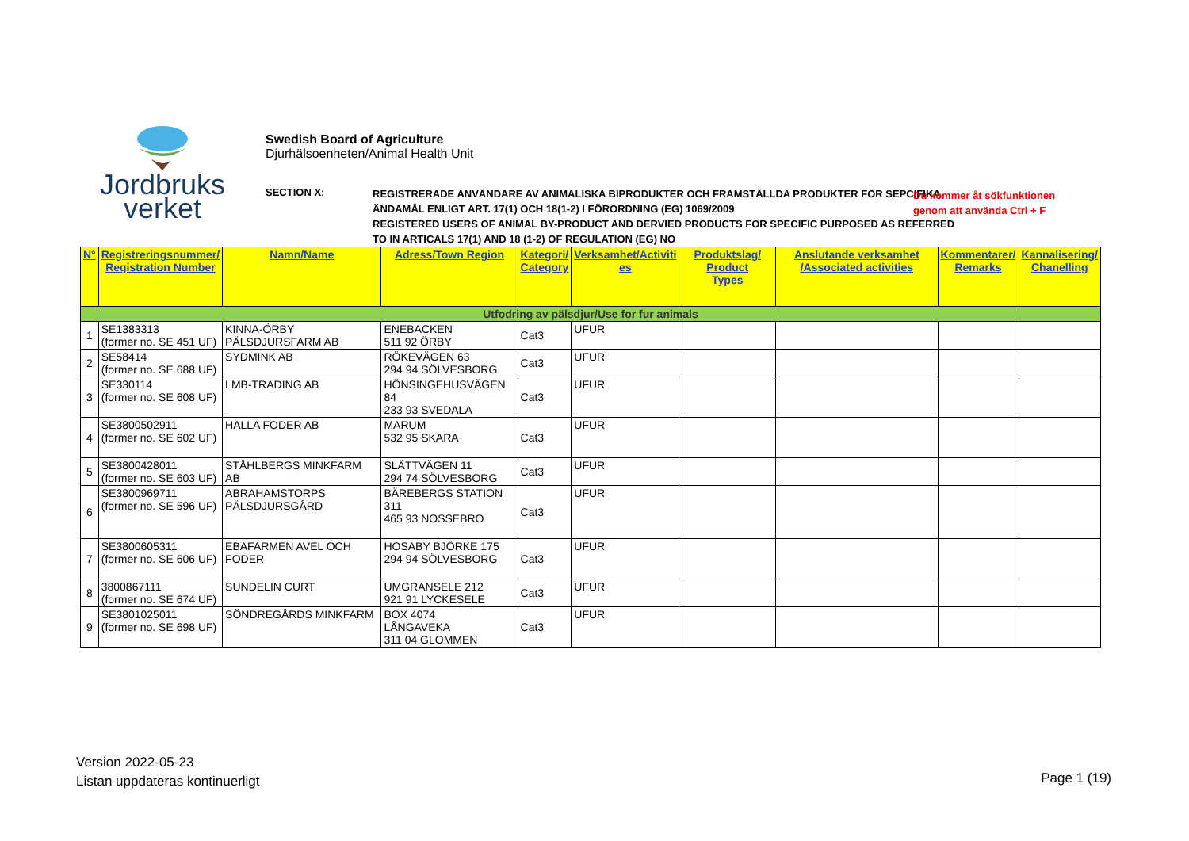Jordbruks
verket
Swedish Board of Agriculture
Djurhälsoenheten/Animal Health Unit
SECTION X:
REGISTRERADE ANVÄNDARE AV ANIMALISKA BIPRODUKTER OCH FRAMSTÄLLDA PRODUKTER FÖR SEPCIFIKA ÄNDAMÅL ENLIGT ART. 17(1) OCH 18(1-2) I FÖRORDNING (EG) 1069/2009
REGISTERED USERS OF ANIMAL BY-PRODUCT AND DERVIED PRODUCTS FOR SPECIFIC PURPOSED AS REFERRED TO IN ARTICALS 17(1) AND 18 (1-2) OF REGULATION (EG) NO
Du kommer åt sökfunktionen
genom att använda Ctrl + F
| N° | Registreringsnummer/ Registration Number | Namn/Name | Adress/Town Region | Kategori/ Category | Verksamhet/Activiti es | Produktslag/ Product Types | Anslutande verksamhet /Associated activities | Kommentarer/ Remarks | Kannalisering/ Chanelling |
| --- | --- | --- | --- | --- | --- | --- | --- | --- | --- |
| Utfodring av pälsdjur/Use for fur animals | | | | | | | | | |
| 1 | SE1383313 (former no. SE 451 UF) | KINNA-ÖRBY PÄLSDJURSFARM AB | ENEBACKEN 511 92 ÖRBY | Cat3 | UFUR | | | | |
| 2 | SE58414 (former no. SE 688 UF) | SYDMINK AB | RÖKEVÄGEN 63 294 94 SÖLVESBORG | Cat3 | UFUR | | | | |
| 3 | SE330114 (former no. SE 608 UF) | LMB-TRADING AB | HÖNSINGEHUSVÄGEN 84 233 93 SVEDALA | Cat3 | UFUR | | | | |
| 4 | SE3800502911 (former no. SE 602 UF) | HALLA FODER AB | MARUM 532 95 SKARA | Cat3 | UFUR | | | | |
| 5 | SE3800428011 (former no. SE 603 UF) | STÅHLBERGS MINKFARM AB | SLÄTTVÄGEN 11 294 74 SÖLVESBORG | Cat3 | UFUR | | | | |
| 6 | SE3800969711 (former no. SE 596 UF) | ABRAHAMSTORPS PÄLSDJURSGÅRD | BÄREBERGS STATION 311 465 93 NOSSEBRO | Cat3 | UFUR | | | | |
| 7 | SE3800605311 (former no. SE 606 UF) | EBAFARMEN AVEL OCH FODER | HOSABY BJÖRKE 175 294 94 SÖLVESBORG | Cat3 | UFUR | | | | |
| 8 | 3800867111 (former no. SE 674 UF) | SUNDELIN CURT | UMGRANSELE 212 921 91 LYCKESELE | Cat3 | UFUR | | | | |
| 9 | SE3801025011 (former no. SE 698 UF) | SÖNDREGÅRDS MINKFARM | BOX 4074 LÅNGAVEKA 311 04 GLOMMEN | Cat3 | UFUR | | | | |
Version 2022-05-23
Listan uppdateras kontinuerligt
Page 1 (19)